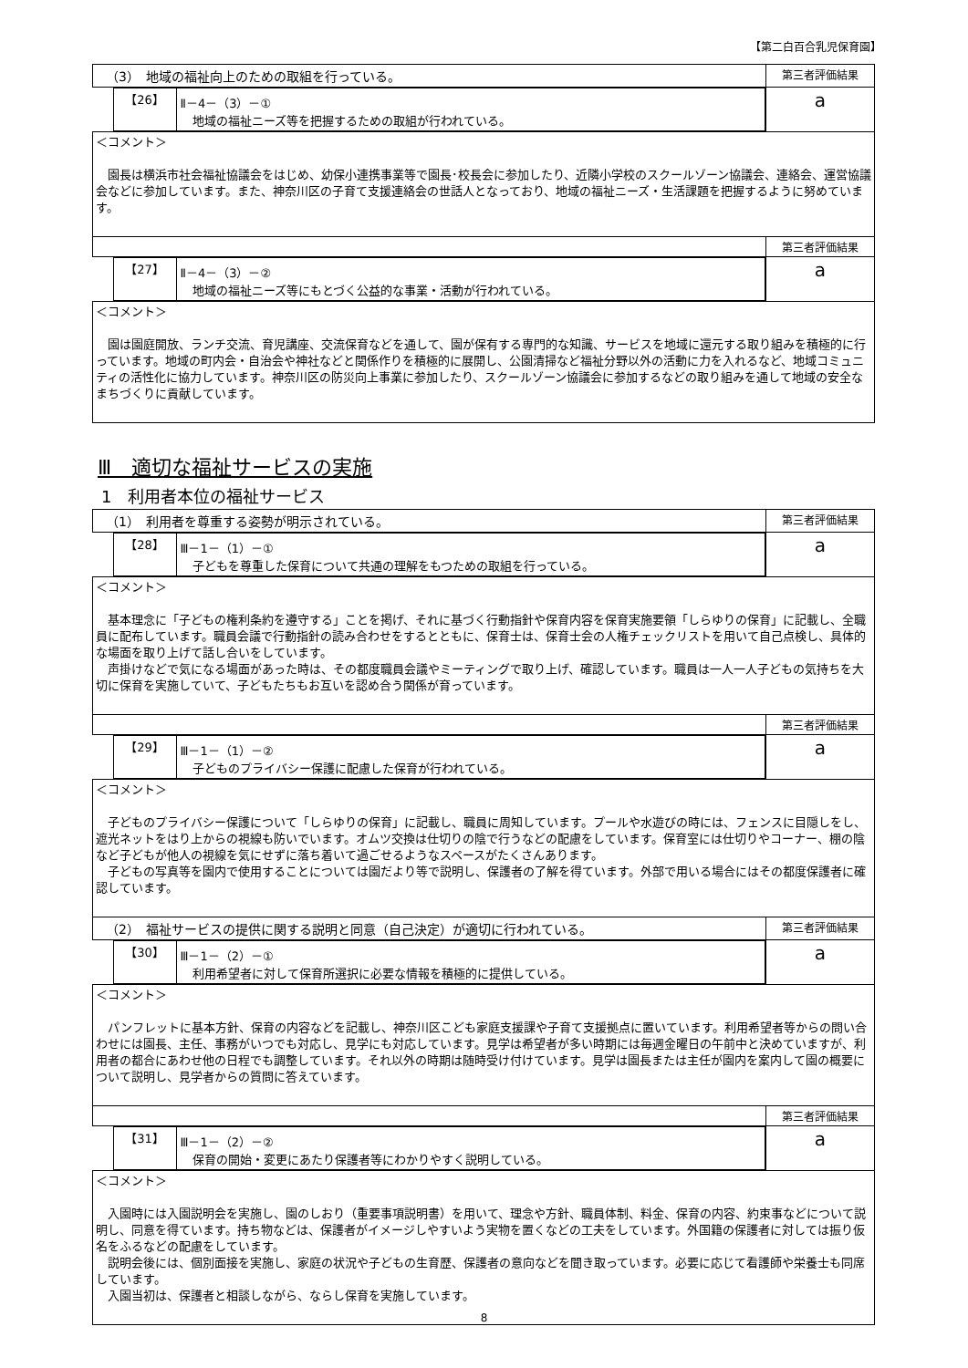【第二白百合乳児保育園】
| （3） 地域の福祉向上のための取組を行っている。 | 第三者評価結果 |
| / 【26】 / Ⅱ－4－（3）－① 地域の福祉ニーズ等を把握するための取組が行われている。 / | a |
| ＜コメント＞ 園長は横浜市社会福祉協議会をはじめ、幼保小連携事業等で園長･校長会に参加したり、近隣小学校のスクールゾーン協議会、連絡会、運営協議会などに参加しています。また、神奈川区の子育て支援連絡会の世話人となっており、地域の福祉ニーズ・生活課題を把握するように努めています。 | |
| | 第三者評価結果 |
| / 【27】 / Ⅱ－4－（3）－② 地域の福祉ニーズ等にもとづく公益的な事業・活動が行われている。 / | a |
| ＜コメント＞ 園は園庭開放、ランチ交流、育児講座、交流保育などを通して、園が保有する専門的な知識、サービスを地域に還元する取り組みを積極的に行っています。地域の町内会・自治会や神社などと関係作りを積極的に展開し、公園清掃など福祉分野以外の活動に力を入れるなど、地域コミュニティの活性化に協力しています。神奈川区の防災向上事業に参加したり、スクールゾーン協議会に参加するなどの取り組みを通して地域の安全なまちづくりに貢献しています。 | |
Ⅲ　適切な福祉サービスの実施
1　利用者本位の福祉サービス
| （1） 利用者を尊重する姿勢が明示されている。 | 第三者評価結果 |
| / 【28】 / Ⅲ－1－（1）－① 子どもを尊重した保育について共通の理解をもつための取組を行っている。 / | a |
| ＜コメント＞ 基本理念に「子どもの権利条約を遵守する」ことを掲げ、それに基づく行動指針や保育内容を保育実施要領「しらゆりの保育」に記載し、全職員に配布しています。職員会議で行動指針の読み合わせをするとともに、保育士は、保育士会の人権チェックリストを用いて自己点検し、具体的な場面を取り上げて話し合いをしています。 声掛けなどで気になる場面があった時は、その都度職員会議やミーティングで取り上げ、確認しています。職員は一人一人子どもの気持ちを大切に保育を実施していて、子どもたちもお互いを認め合う関係が育っています。 | |
| | 第三者評価結果 |
| / 【29】 / Ⅲ－1－（1）－② 子どものプライバシー保護に配慮した保育が行われている。 / | a |
| ＜コメント＞ 子どものプライバシー保護について「しらゆりの保育」に記載し、職員に周知しています。プールや水遊びの時には、フェンスに目隠しをし、遮光ネットをはり上からの視線も防いでいます。オムツ交換は仕切りの陰で行うなどの配慮をしています。保育室には仕切りやコーナー、棚の陰など子どもが他人の視線を気にせずに落ち着いて過ごせるようなスペースがたくさんあります。 子どもの写真等を園内で使用することについては園だより等で説明し、保護者の了解を得ています。外部で用いる場合にはその都度保護者に確認しています。 | |
| （2） 福祉サービスの提供に関する説明と同意（自己決定）が適切に行われている。 | 第三者評価結果 |
| / 【30】 / Ⅲ－1－（2）－① 利用希望者に対して保育所選択に必要な情報を積極的に提供している。 / | a |
| ＜コメント＞ パンフレットに基本方針、保育の内容などを記載し、神奈川区こども家庭支援課や子育て支援拠点に置いています。利用希望者等からの問い合わせには園長、主任、事務がいつでも対応し、見学にも対応しています。見学は希望者が多い時期には毎週金曜日の午前中と決めていますが、利用者の都合にあわせ他の日程でも調整しています。それ以外の時期は随時受け付けています。見学は園長または主任が園内を案内して園の概要について説明し、見学者からの質問に答えています。 | |
| | 第三者評価結果 |
| / 【31】 / Ⅲ－1－（2）－② 保育の開始・変更にあたり保護者等にわかりやすく説明している。 / | a |
| ＜コメント＞ 入園時には入園説明会を実施し、園のしおり（重要事項説明書）を用いて、理念や方針、職員体制、料金、保育の内容、約束事などについて説明し、同意を得ています。持ち物などは、保護者がイメージしやすいよう実物を置くなどの工夫をしています。外国籍の保護者に対しては振り仮名をふるなどの配慮をしています。 説明会後には、個別面接を実施し、家庭の状況や子どもの生育歴、保護者の意向などを聞き取っています。必要に応じて看護師や栄養士も同席しています。 入園当初は、保護者と相談しながら、ならし保育を実施しています。 | |
8